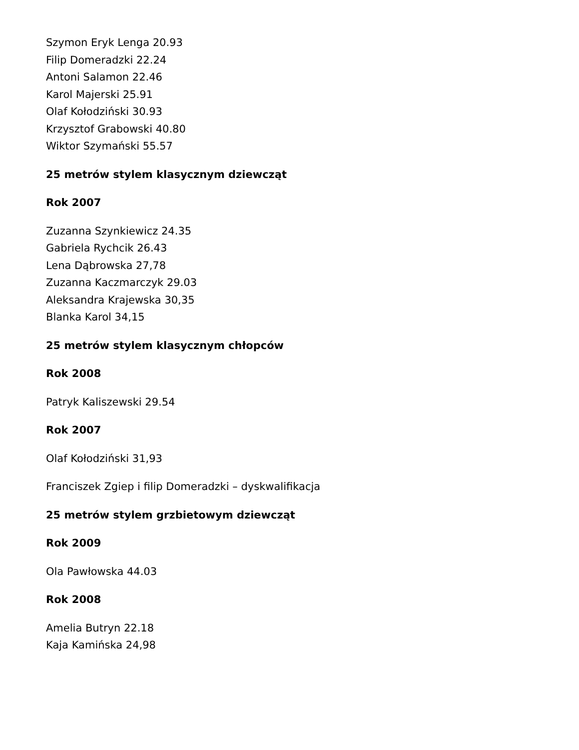Szymon Eryk Lenga 20.93
Filip Domeradzki 22.24
Antoni Salamon 22.46
Karol Majerski 25.91
Olaf Kołodziński 30.93
Krzysztof Grabowski 40.80
Wiktor Szymański 55.57
25 metrów stylem klasycznym dziewcząt
Rok 2007
Zuzanna Szynkiewicz 24.35
Gabriela Rychcik 26.43
Lena Dąbrowska 27,78
Zuzanna Kaczmarczyk 29.03
Aleksandra Krajewska 30,35
Blanka Karol 34,15
25 metrów stylem klasycznym chłopców
Rok 2008
Patryk Kaliszewski 29.54
Rok 2007
Olaf Kołodziński 31,93
Franciszek Zgiep i filip Domeradzki – dyskwalifikacja
25 metrów stylem grzbietowym dziewcząt
Rok 2009
Ola Pawłowska 44.03
Rok 2008
Amelia Butryn 22.18
Kaja Kamińska 24,98